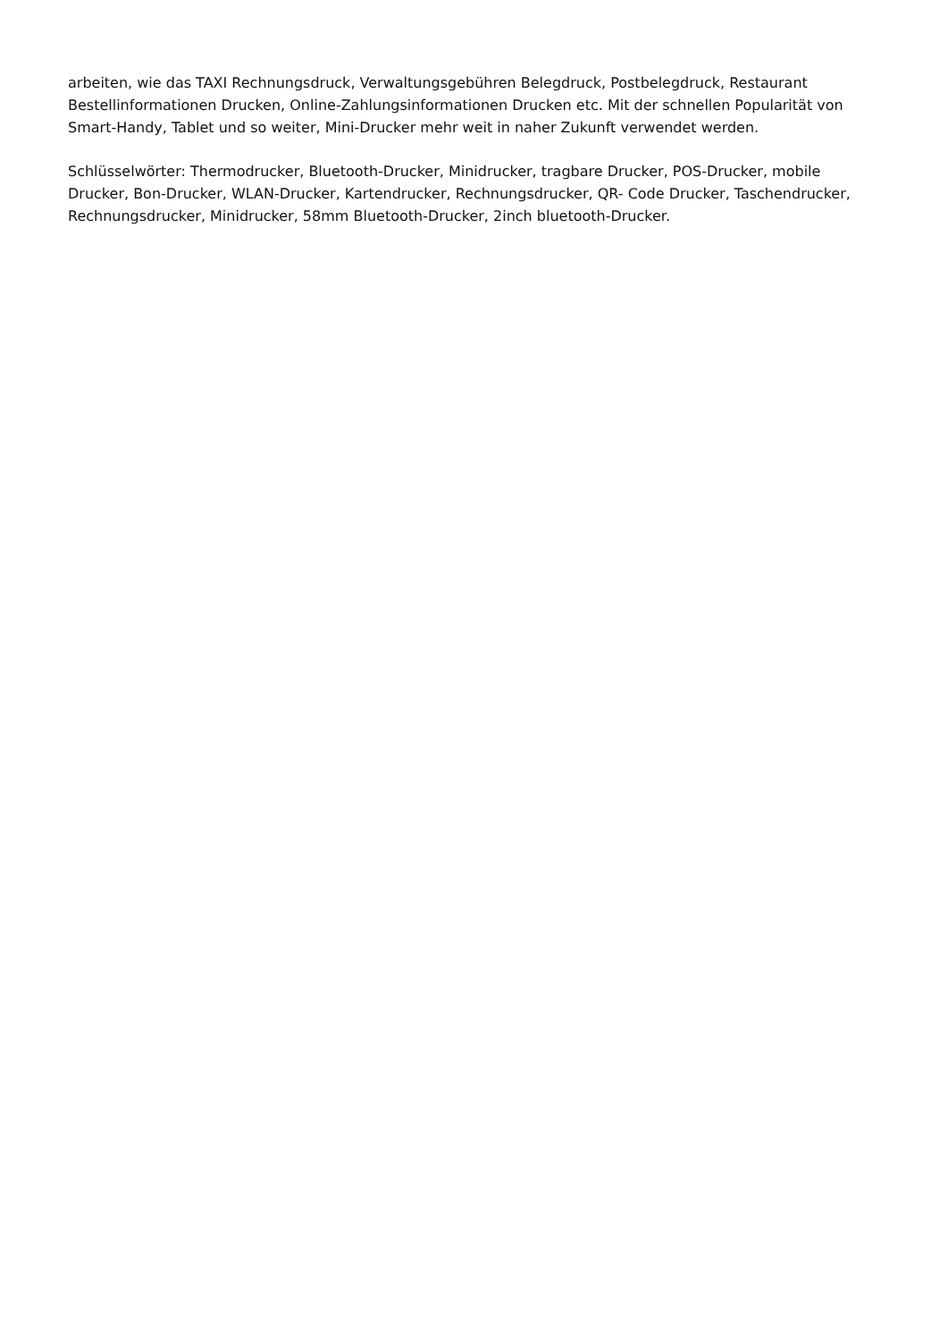arbeiten, wie das TAXI Rechnungsdruck, Verwaltungsgebühren Belegdruck, Postbelegdruck, Restaurant Bestellinformationen Drucken, Online-Zahlungsinformationen Drucken etc. Mit der schnellen Popularität von Smart-Handy, Tablet und so weiter, Mini-Drucker mehr weit in naher Zukunft verwendet werden.
Schlüsselwörter: Thermodrucker, Bluetooth-Drucker, Minidrucker, tragbare Drucker, POS-Drucker, mobile Drucker, Bon-Drucker, WLAN-Drucker, Kartendrucker, Rechnungsdrucker, QR- Code Drucker, Taschendrucker, Rechnungsdrucker, Minidrucker, 58mm Bluetooth-Drucker, 2inch bluetooth-Drucker.